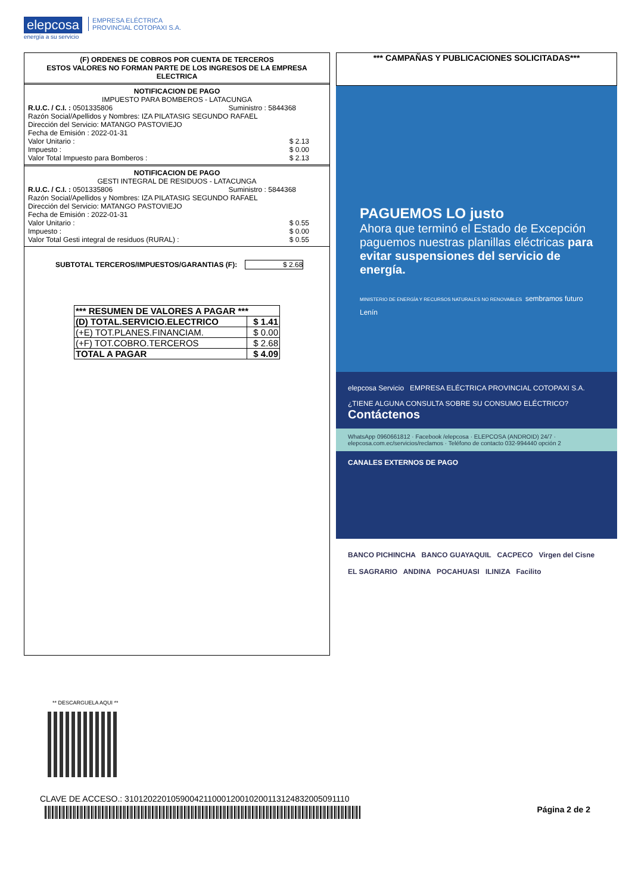elepcosa
energía a su servicio
EMPRESA ELÉCTRICA
PROVINCIAL COTOPAXI S.A.
(F) ORDENES DE COBROS POR CUENTA DE TERCEROS
ESTOS VALORES NO FORMAN PARTE DE LOS INGRESOS DE LA EMPRESA ELECTRICA
NOTIFICACION DE PAGO
IMPUESTO PARA BOMBEROS - LATACUNGA
R.U.C. / C.I. : 0501335806 Suministro : 5844368
Razón Social/Apellidos y Nombres: IZA PILATASIG SEGUNDO RAFAEL
Dirección del Servicio: MATANGO PASTOVIEJO
Fecha de Emisión : 2022-01-31
Valor Unitario : $ 2.13
Impuesto : $ 0.00
Valor Total Impuesto para Bomberos : $ 2.13
NOTIFICACION DE PAGO
GESTI INTEGRAL DE RESIDUOS - LATACUNGA
R.U.C. / C.I. : 0501335806 Suministro : 5844368
Razón Social/Apellidos y Nombres: IZA PILATASIG SEGUNDO RAFAEL
Dirección del Servicio: MATANGO PASTOVIEJO
Fecha de Emisión : 2022-01-31
Valor Unitario : $ 0.55
Impuesto : $ 0.00
Valor Total Gesti integral de residuos (RURAL) : $ 0.55
SUBTOTAL TERCEROS/IMPUESTOS/GARANTIAS (F): $ 2.68
| *** RESUMEN DE VALORES A PAGAR *** | |
| (D) TOTAL.SERVICIO.ELECTRICO | $ 1.41 |
| (+E) TOT.PLANES.FINANCIAM. | $ 0.00 |
| (+F) TOT.COBRO.TERCEROS | $ 2.68 |
| TOTAL A PAGAR | $ 4.09 |
*** CAMPAÑAS Y PUBLICACIONES SOLICITADAS***
PAGUEMOS LO justo
Ahora que terminó el Estado de Excepción paguemos nuestras planillas eléctricas para evitar suspensiones del servicio de energía.
MINISTERIO DE ENERGÍA Y RECURSOS NATURALES NO RENOVABLES sembramos futuro Lenín
elepcosa Servicio EMPRESA ELÉCTRICA PROVINCIAL COTOPAXI S.A.
¿TIENE ALGUNA CONSULTA SOBRE SU CONSUMO ELÉCTRICO? Contáctenos
WhatsApp 0960661812 · Facebook /elepcosa · ELEPCOSA (ANDROID) 24/7 · elepcosa.com.ec/servicios/reclamos · Teléfono de contacto 032-994440 opción 2
CANALES EXTERNOS DE PAGO
BANCO PICHINCHA BANCO GUAYAQUIL CACPECO Virgen del Cisne
EL SAGRARIO ANDINA POCAHUASI ILINIZA Facilito
** DESCARGUELA AQUI **
CLAVE DE ACCESO.: 3101202201059004211000120010200113124832005091110
Página 2 de 2